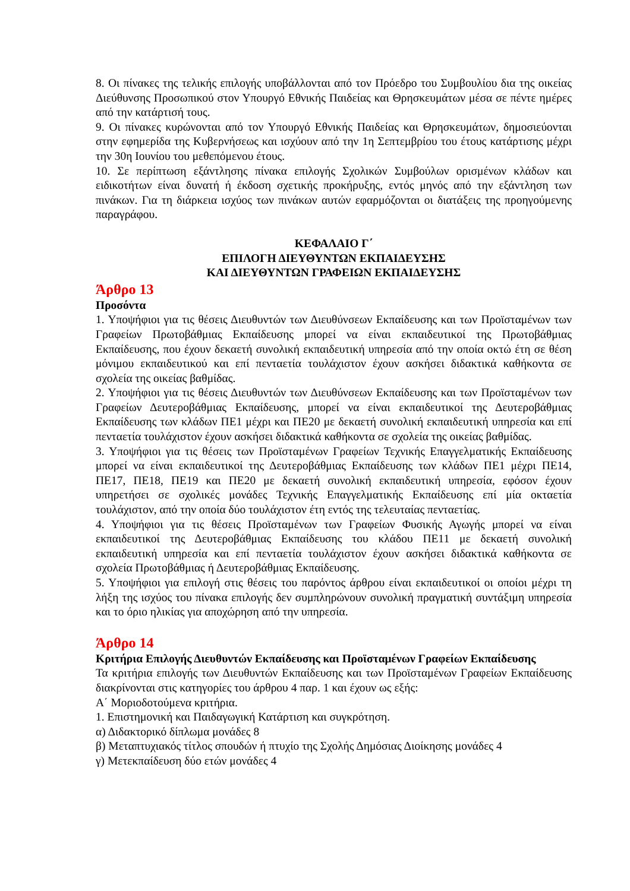8. Οι πίνακες της τελικής επιλογής υποβάλλονται από τον Πρόεδρο του Συμβουλίου δια της οικείας Διεύθυνσης Προσωπικού στον Υπουργό Εθνικής Παιδείας και Θρησκευμάτων μέσα σε πέντε ημέρες από την κατάρτισή τους.
9. Οι πίνακες κυρώνονται από τον Υπουργό Εθνικής Παιδείας και Θρησκευμάτων, δημοσιεύονται στην εφημερίδα της Κυβερνήσεως και ισχύουν από την 1η Σεπτεμβρίου του έτους κατάρτισης μέχρι την 30η Ιουνίου του μεθεπόμενου έτους.
10. Σε περίπτωση εξάντλησης πίνακα επιλογής Σχολικών Συμβούλων ορισμένων κλάδων και ειδικοτήτων είναι δυνατή ή έκδοση σχετικής προκήρυξης, εντός μηνός από την εξάντληση των πινάκων. Για τη διάρκεια ισχύος των πινάκων αυτών εφαρμόζονται οι διατάξεις της προηγούμενης παραγράφου.
ΚΕΦΑΛΑΙΟ Γ΄
ΕΠΙΛΟΓΗ ΔΙΕΥΘΥΝΤΩΝ ΕΚΠΑΙΔΕΥΣΗΣ
ΚΑΙ ΔΙΕΥΘΥΝΤΩΝ ΓΡΑΦΕΙΩΝ ΕΚΠΑΙΔΕΥΣΗΣ
Άρθρο 13
Προσόντα
1. Υποψήφιοι για τις θέσεις Διευθυντών των Διευθύνσεων Εκπαίδευσης και των Προϊσταμένων των Γραφείων Πρωτοβάθμιας Εκπαίδευσης μπορεί να είναι εκπαιδευτικοί της Πρωτοβάθμιας Εκπαίδευσης, που έχουν δεκαετή συνολική εκπαιδευτική υπηρεσία από την οποία οκτώ έτη σε θέση μόνιμου εκπαιδευτικού και επί πενταετία τουλάχιστον έχουν ασκήσει διδακτικά καθήκοντα σε σχολεία της οικείας βαθμίδας.
2. Υποψήφιοι για τις θέσεις Διευθυντών των Διευθύνσεων Εκπαίδευσης και των Προϊσταμένων των Γραφείων Δευτεροβάθμιας Εκπαίδευσης, μπορεί να είναι εκπαιδευτικοί της Δευτεροβάθμιας Εκπαίδευσης των κλάδων ΠΕ1 μέχρι και ΠΕ20 με δεκαετή συνολική εκπαιδευτική υπηρεσία και επί πενταετία τουλάχιστον έχουν ασκήσει διδακτικά καθήκοντα σε σχολεία της οικείας βαθμίδας.
3. Υποψήφιοι για τις θέσεις των Προϊσταμένων Γραφείων Τεχνικής Επαγγελματικής Εκπαίδευσης μπορεί να είναι εκπαιδευτικοί της Δευτεροβάθμιας Εκπαίδευσης των κλάδων ΠΕ1 μέχρι ΠΕ14, ΠΕ17, ΠΕ18, ΠΕ19 και ΠΕ20 με δεκαετή συνολική εκπαιδευτική υπηρεσία, εφόσον έχουν υπηρετήσει σε σχολικές μονάδες Τεχνικής Επαγγελματικής Εκπαίδευσης επί μία οκταετία τουλάχιστον, από την οποία δύο τουλάχιστον έτη εντός της τελευταίας πενταετίας.
4. Υποψήφιοι για τις θέσεις Προϊσταμένων των Γραφείων Φυσικής Αγωγής μπορεί να είναι εκπαιδευτικοί της Δευτεροβάθμιας Εκπαίδευσης του κλάδου ΠΕ11 με δεκαετή συνολική εκπαιδευτική υπηρεσία και επί πενταετία τουλάχιστον έχουν ασκήσει διδακτικά καθήκοντα σε σχολεία Πρωτοβάθμιας ή Δευτεροβάθμιας Εκπαίδευσης.
5. Υποψήφιοι για επιλογή στις θέσεις του παρόντος άρθρου είναι εκπαιδευτικοί οι οποίοι μέχρι τη λήξη της ισχύος του πίνακα επιλογής δεν συμπληρώνουν συνολική πραγματική συντάξιμη υπηρεσία και το όριο ηλικίας για αποχώρηση από την υπηρεσία.
Άρθρο 14
Κριτήρια Επιλογής Διευθυντών Εκπαίδευσης και Προϊσταμένων Γραφείων Εκπαίδευσης
Τα κριτήρια επιλογής των Διευθυντών Εκπαίδευσης και των Προϊσταμένων Γραφείων Εκπαίδευσης διακρίνονται στις κατηγορίες του άρθρου 4 παρ. 1 και έχουν ως εξής:
Α΄ Μοριοδοτούμενα κριτήρια.
1. Επιστημονική και Παιδαγωγική Κατάρτιση και συγκρότηση.
α) Διδακτορικό δίπλωμα μονάδες 8
β) Μεταπτυχιακός τίτλος σπουδών ή πτυχίο της Σχολής Δημόσιας Διοίκησης μονάδες 4
γ) Μετεκπαίδευση δύο ετών μονάδες 4